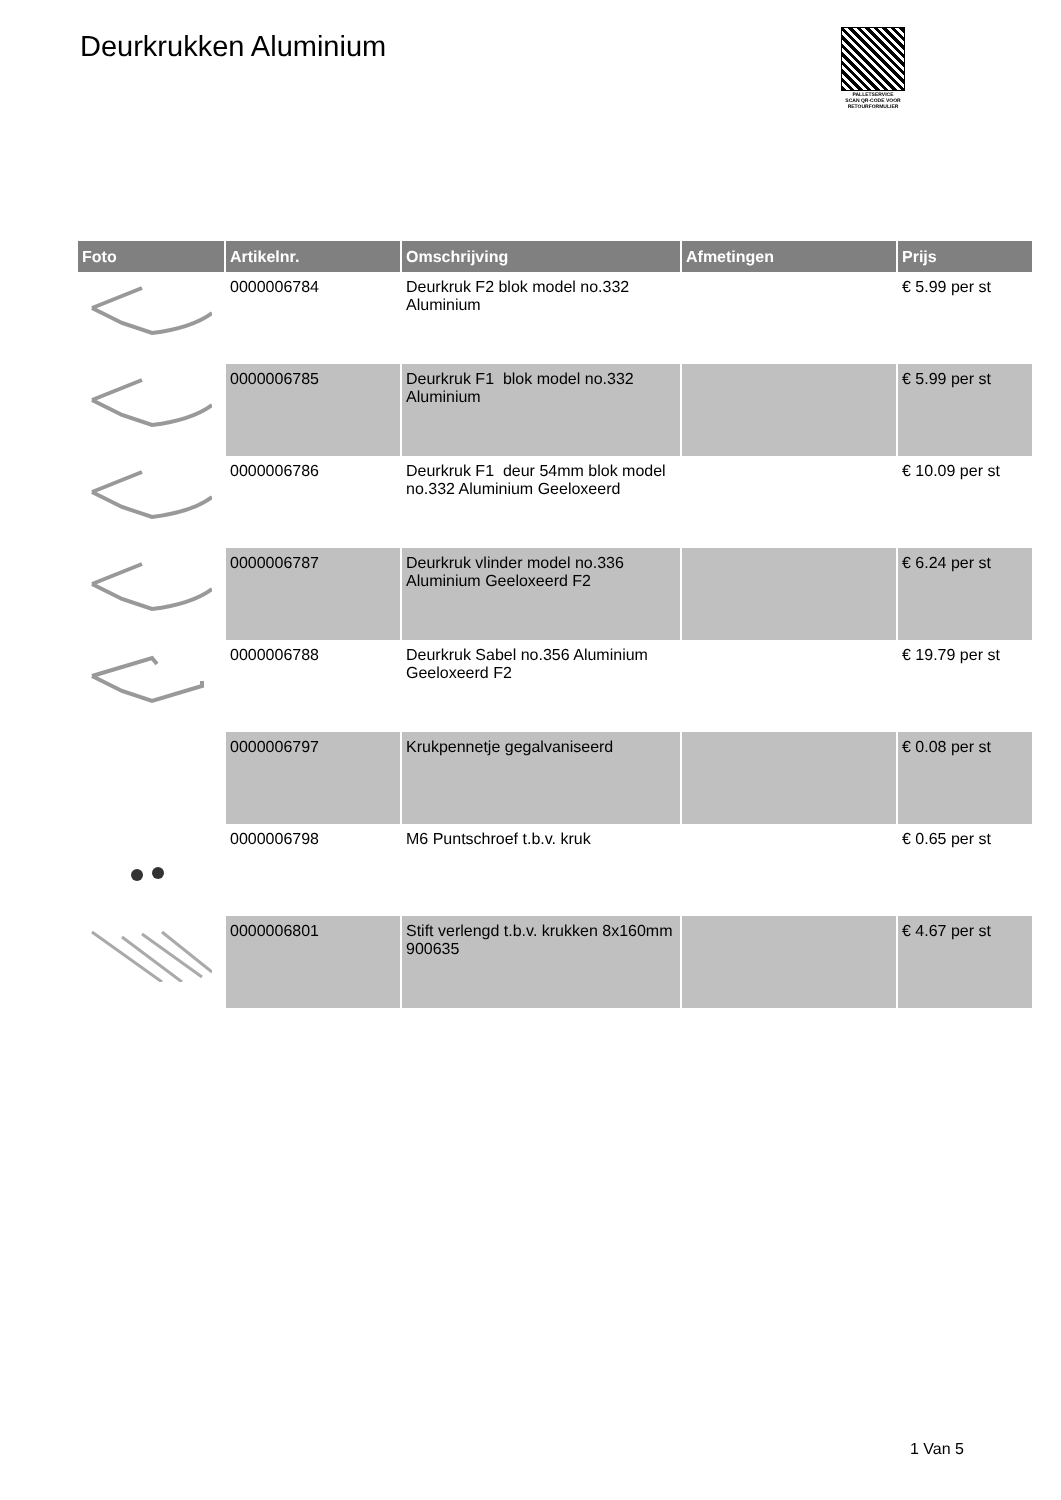Deurkrukken Aluminium
PALLETSERVICE
SCAN QR-CODE VOOR
RETOURFORMULIER
| Foto | Artikelnr. | Omschrijving | Afmetingen | Prijs |
| --- | --- | --- | --- | --- |
| | 0000006784 | Deurkruk F2 blok model no.332 Aluminium | | € 5.99 per st |
| | 0000006785 | Deurkruk F1 blok model no.332 Aluminium | | € 5.99 per st |
| | 0000006786 | Deurkruk F1 deur 54mm blok model no.332 Aluminium Geeloxeerd | | € 10.09 per st |
| | 0000006787 | Deurkruk vlinder model no.336 Aluminium Geeloxeerd F2 | | € 6.24 per st |
| | 0000006788 | Deurkruk Sabel no.356 Aluminium Geeloxeerd F2 | | € 19.79 per st |
| | 0000006797 | Krukpennetje gegalvaniseerd | | € 0.08 per st |
| | 0000006798 | M6 Puntschroef t.b.v. kruk | | € 0.65 per st |
| | 0000006801 | Stift verlengd t.b.v. krukken 8x160mm 900635 | | € 4.67 per st |
1 Van 5